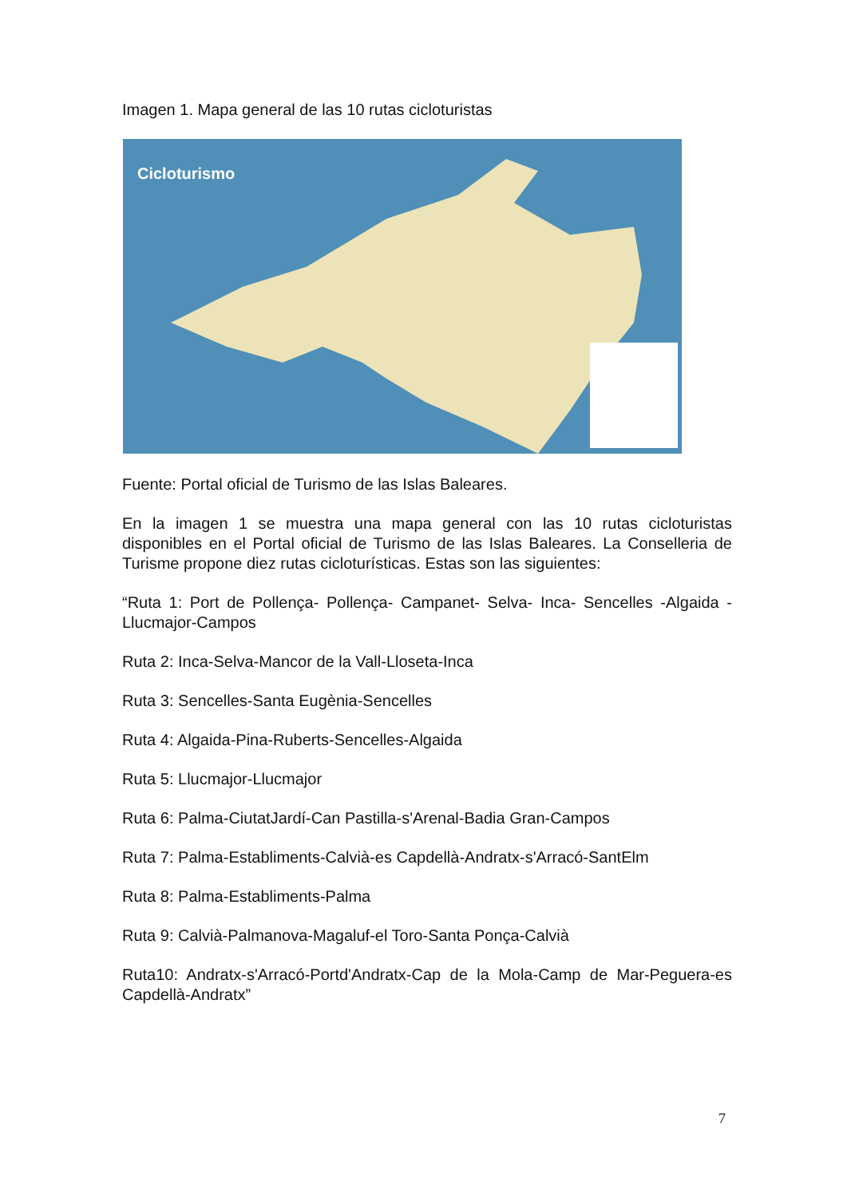Imagen 1. Mapa general de las 10 rutas cicloturistas
Cicloturismo
Fuente: Portal oficial de Turismo de las Islas Baleares.
En la imagen 1 se muestra una mapa general con las 10 rutas cicloturistas disponibles en el Portal oficial de Turismo de las Islas Baleares. La Conselleria de Turisme propone diez rutas cicloturísticas. Estas son las siguientes:
“Ruta 1: Port de Pollença- Pollença- Campanet- Selva- Inca- Sencelles -Algaida -Llucmajor-Campos
Ruta 2: Inca-Selva-Mancor de la Vall-Lloseta-Inca
Ruta 3: Sencelles-Santa Eugènia-Sencelles
Ruta 4: Algaida-Pina-Ruberts-Sencelles-Algaida
Ruta 5: Llucmajor-Llucmajor
Ruta 6: Palma-CiutatJardí-Can Pastilla-s'Arenal-Badia Gran-Campos
Ruta 7: Palma-Establiments-Calvià-es Capdellà-Andratx-s'Arracó-SantElm
Ruta 8: Palma-Establiments-Palma
Ruta 9: Calvià-Palmanova-Magaluf-el Toro-Santa Ponça-Calvià
Ruta10: Andratx-s'Arracó-Portd'Andratx-Cap de la Mola-Camp de Mar-Peguera-es Capdellà-Andratx”
7